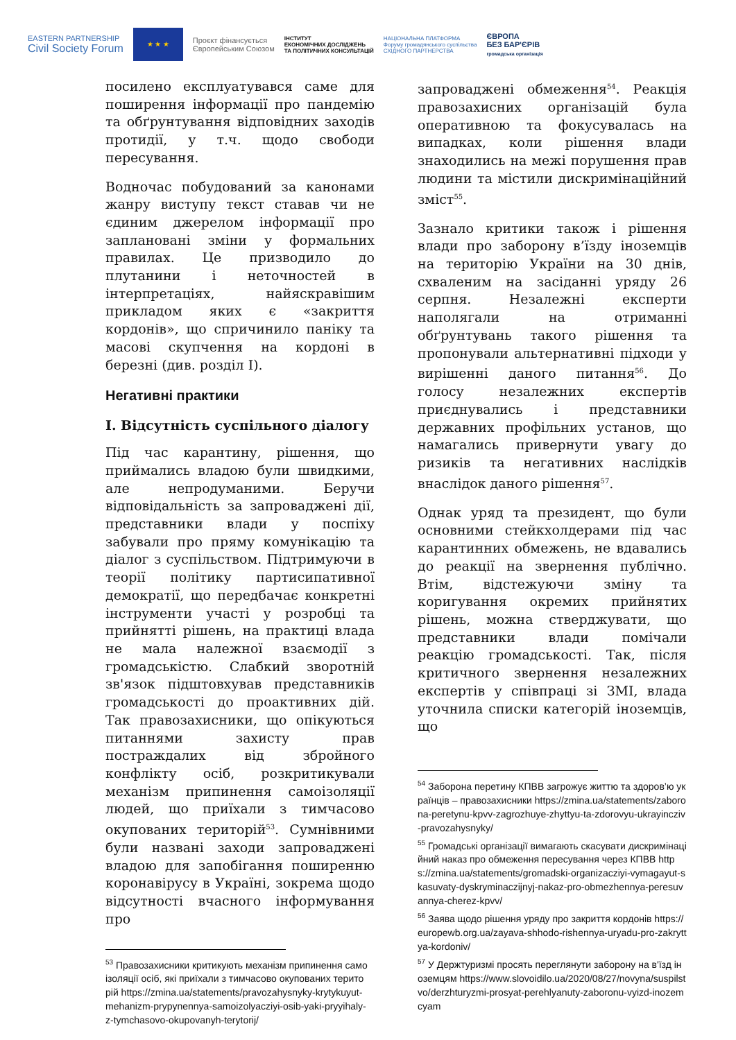EASTERN PARTNERSHIP
Civil Society Forum
★ ★ ★
Проєкт фінансується
Європейським Союзом
ІНСТИТУТ
ЕКОНОМІЧНИХ ДОСЛІДЖЕНЬ
ТА ПОЛІТИЧНИХ КОНСУЛЬТАЦІЙ
НАЦІОНАЛЬНА ПЛАТФОРМА
Форуму громадянського суспільства
СХІДНОГО ПАРТНЕРСТВА
ЄВРОПА
БЕЗ БАР'ЄРІВ
громадська організація
посилено експлуатувався саме для поширення інформації про пандемію та обґрунтування відповідних заходів протидії, у т.ч. щодо свободи пересування.
Водночас побудований за канонами жанру виступу текст ставав чи не єдиним джерелом інформації про заплановані зміни у формальних правилах. Це призводило до плутанини і неточностей в інтерпретаціях, найяскравішим прикладом яких є «закриття кордонів», що спричинило паніку та масові скупчення на кордоні в березні (див. розділ I).
Негативні практики
I. Відсутність суспільного діалогу
Під час карантину, рішення, що приймались владою були швидкими, але непродуманими. Беручи відповідальність за запроваджені дії, представники влади у поспіху забували про пряму комунікацію та діалог з суспільством. Підтримуючи в теорії політику партисипативної демократії, що передбачає конкретні інструменти участі у розробці та прийнятті рішень, на практиці влада не мала належної взаємодії з громадськістю. Слабкий зворотній зв'язок підштовхував представників громадськості до проактивних дій. Так правозахисники, що опікуються питаннями захисту прав постраждалих від збройного конфлікту осіб, розкритикували механізм припинення самоізоляції людей, що приїхали з тимчасово окупованих територій<sup>53</sup>. Сумнівними були названі заходи запроваджені владою для запобігання поширенню коронавірусу в Україні, зокрема щодо відсутності вчасного інформування про
<sup>53</sup> Правозахисники критикують механізм припинення самоізоляції осіб, які приїхали з тимчасово окупованих територій https://zmina.ua/statements/pravozahysnyky-krytykuyut-mehanizm-prypynennya-samoizolyacziyi-osib-yaki-pryyihaly-z-tymchasovo-okupovanyh-terytorij/
запроваджені обмеження<sup>54</sup>. Реакція правозахисних організацій була оперативною та фокусувалась на випадках, коли рішення влади знаходились на межі порушення прав людини та містили дискримінаційний зміст<sup>55</sup>.
Зазнало критики також і рішення влади про заборону в’їзду іноземців на територію України на 30 днів, схваленим на засіданні уряду 26 серпня. Незалежні експерти наполягали на отриманні обґрунтувань такого рішення та пропонували альтернативні підходи у вирішенні даного питання<sup>56</sup>. До голосу незалежних експертів приєднувались і представники державних профільних установ, що намагались привернути увагу до ризиків та негативних наслідків внаслідок даного рішення<sup>57</sup>.
Однак уряд та президент, що були основними стейкхолдерами під час карантинних обмежень, не вдавались до реакції на звернення публічно. Втім, відстежуючи зміну та коригування окремих прийнятих рішень, можна стверджувати, що представники влади помічали реакцію громадськості. Так, після критичного звернення незалежних експертів у співпраці зі ЗМІ, влада уточнила списки категорій іноземців, що
<sup>54</sup> Заборона перетину КПВВ загрожує життю та здоров’ю українців – правозахисники https://zmina.ua/statements/zaborona-peretynu-kpvv-zagrozhuye-zhyttyu-ta-zdorovyu-ukrayincziv-pravozahysnyky/
<sup>55</sup> Громадські організації вимагають скасувати дискримінаційний наказ про обмеження пересування через КПВВ https://zmina.ua/statements/gromadski-organizacziyi-vymagayut-skasuvaty-dyskryminaczijnyj-nakaz-pro-obmezhennya-peresuvannya-cherez-kpvv/
<sup>56</sup> Заява щодо рішення уряду про закриття кордонів https://europewb.org.ua/zayava-shhodo-rishennya-uryadu-pro-zakryttya-kordoniv/
<sup>57</sup> У Держтуризмі просять переглянути заборону на в'їзд іноземцям https://www.slovoidilo.ua/2020/08/27/novyna/suspilstvo/derzhturyzmi-prosyat-perehlyanuty-zaboronu-vyizd-inozemcyam